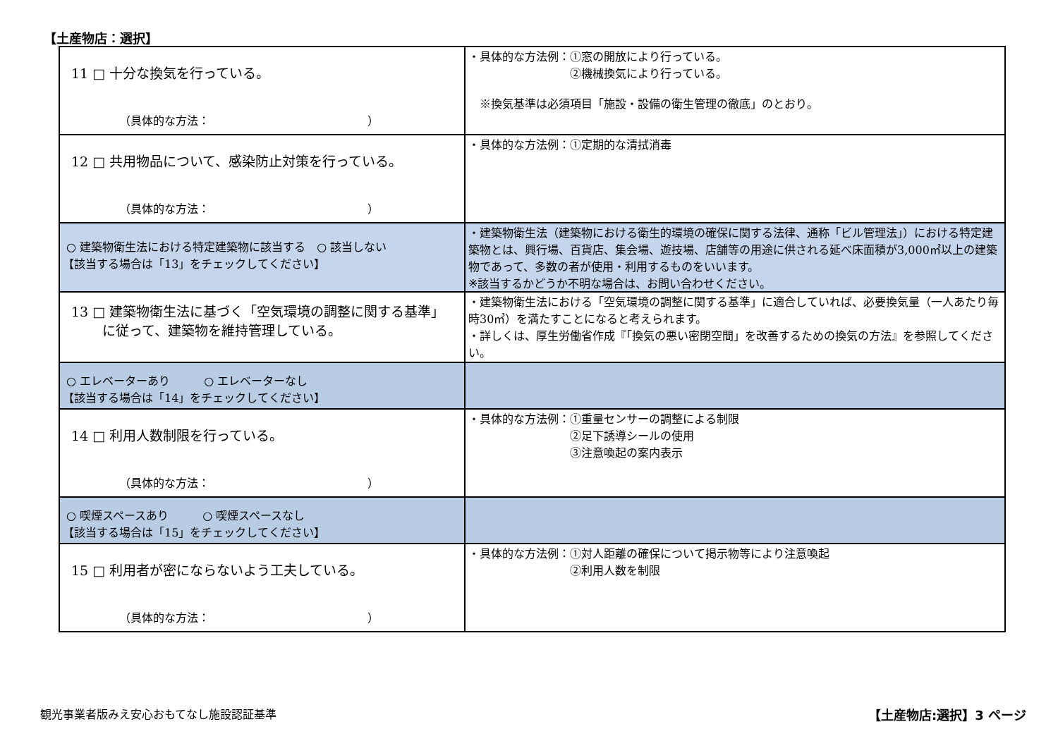【土産物店：選択】
| 11 □ 十分な換気を行っている。 （具体的な方法： ） | ・具体的な方法例：①窓の開放により行っている。 ②機械換気により行っている。 ※換気基準は必須項目「施設・設備の衛生管理の徹底」のとおり。 |
| 12 □ 共用物品について、感染防止対策を行っている。 （具体的な方法： ） | ・具体的な方法例：①定期的な清拭消毒 |
| ○ 建築物衛生法における特定建築物に該当する ○ 該当しない 【該当する場合は「13」をチェックしてください】 | ・建築物衛生法（建築物における衛生的環境の確保に関する法律、通称「ビル管理法」）における特定建築物とは、興行場、百貨店、集会場、遊技場、店舗等の用途に供される延べ床面積が3,000㎡以上の建築物であって、多数の者が使用・利用するものをいいます。 ※該当するかどうか不明な場合は、お問い合わせください。 |
| 13 □ 建築物衛生法に基づく「空気環境の調整に関する基準」 に従って、建築物を維持管理している。 | ・建築物衛生法における「空気環境の調整に関する基準」に適合していれば、必要換気量（一人あたり毎時30㎥）を満たすことになると考えられます。 ・詳しくは、厚生労働省作成『「換気の悪い密閉空間」を改善するための換気の方法』を参照してください。 |
| ○ エレベーターあり ○ エレベーターなし 【該当する場合は「14」をチェックしてください】 | |
| 14 □ 利用人数制限を行っている。 （具体的な方法： ） | ・具体的な方法例：①重量センサーの調整による制限 ②足下誘導シールの使用 ③注意喚起の案内表示 |
| ○ 喫煙スペースあり ○ 喫煙スペースなし 【該当する場合は「15」をチェックしてください】 | |
| 15 □ 利用者が密にならないよう工夫している。 （具体的な方法： ） | ・具体的な方法例：①対人距離の確保について掲示物等により注意喚起 ②利用人数を制限 |
観光事業者版みえ安心おもてなし施設認証基準
【土産物店:選択】3 ページ